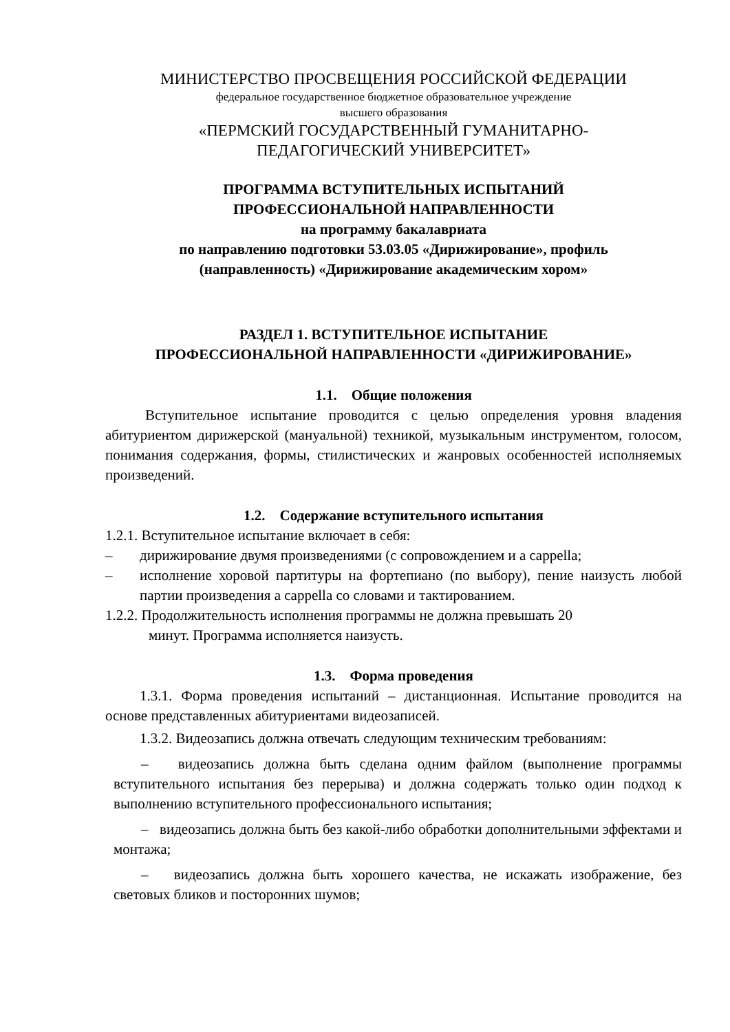МИНИСТЕРСТВО ПРОСВЕЩЕНИЯ РОССИЙСКОЙ ФЕДЕРАЦИИ
федеральное государственное бюджетное образовательное учреждение
высшего образования
«ПЕРМСКИЙ ГОСУДАРСТВЕННЫЙ ГУМАНИТАРНО-
ПЕДАГОГИЧЕСКИЙ УНИВЕРСИТЕТ»
ПРОГРАММА ВСТУПИТЕЛЬНЫХ ИСПЫТАНИЙ
ПРОФЕССИОНАЛЬНОЙ НАПРАВЛЕННОСТИ
на программу бакалавриата
по направлению подготовки 53.03.05 «Дирижирование», профиль
(направленность) «Дирижирование академическим хором»
РАЗДЕЛ 1. ВСТУПИТЕЛЬНОЕ ИСПЫТАНИЕ
ПРОФЕССИОНАЛЬНОЙ НАПРАВЛЕННОСТИ «ДИРИЖИРОВАНИЕ»
1.1. Общие положения
Вступительное испытание проводится с целью определения уровня владения абитуриентом дирижерской (мануальной) техникой, музыкальным инструментом, голосом, понимания содержания, формы, стилистических и жанровых особенностей исполняемых произведений.
1.2. Содержание вступительного испытания
1.2.1. Вступительное испытание включает в себя:
– дирижирование двумя произведениями (с сопровождением и a cappella;
– исполнение хоровой партитуры на фортепиано (по выбору), пение наизусть любой партии произведения a cappella со словами и тактированием.
1.2.2. Продолжительность исполнения программы не должна превышать 20
минут. Программа исполняется наизусть.
1.3. Форма проведения
1.3.1. Форма проведения испытаний – дистанционная. Испытание проводится на основе представленных абитуриентами видеозаписей.
1.3.2. Видеозапись должна отвечать следующим техническим требованиям:
– видеозапись должна быть сделана одним файлом (выполнение программы вступительного испытания без перерыва) и должна содержать только один подход к выполнению вступительного профессионального испытания;
– видеозапись должна быть без какой-либо обработки дополнительными эффектами и монтажа;
– видеозапись должна быть хорошего качества, не искажать изображение, без световых бликов и посторонних шумов;